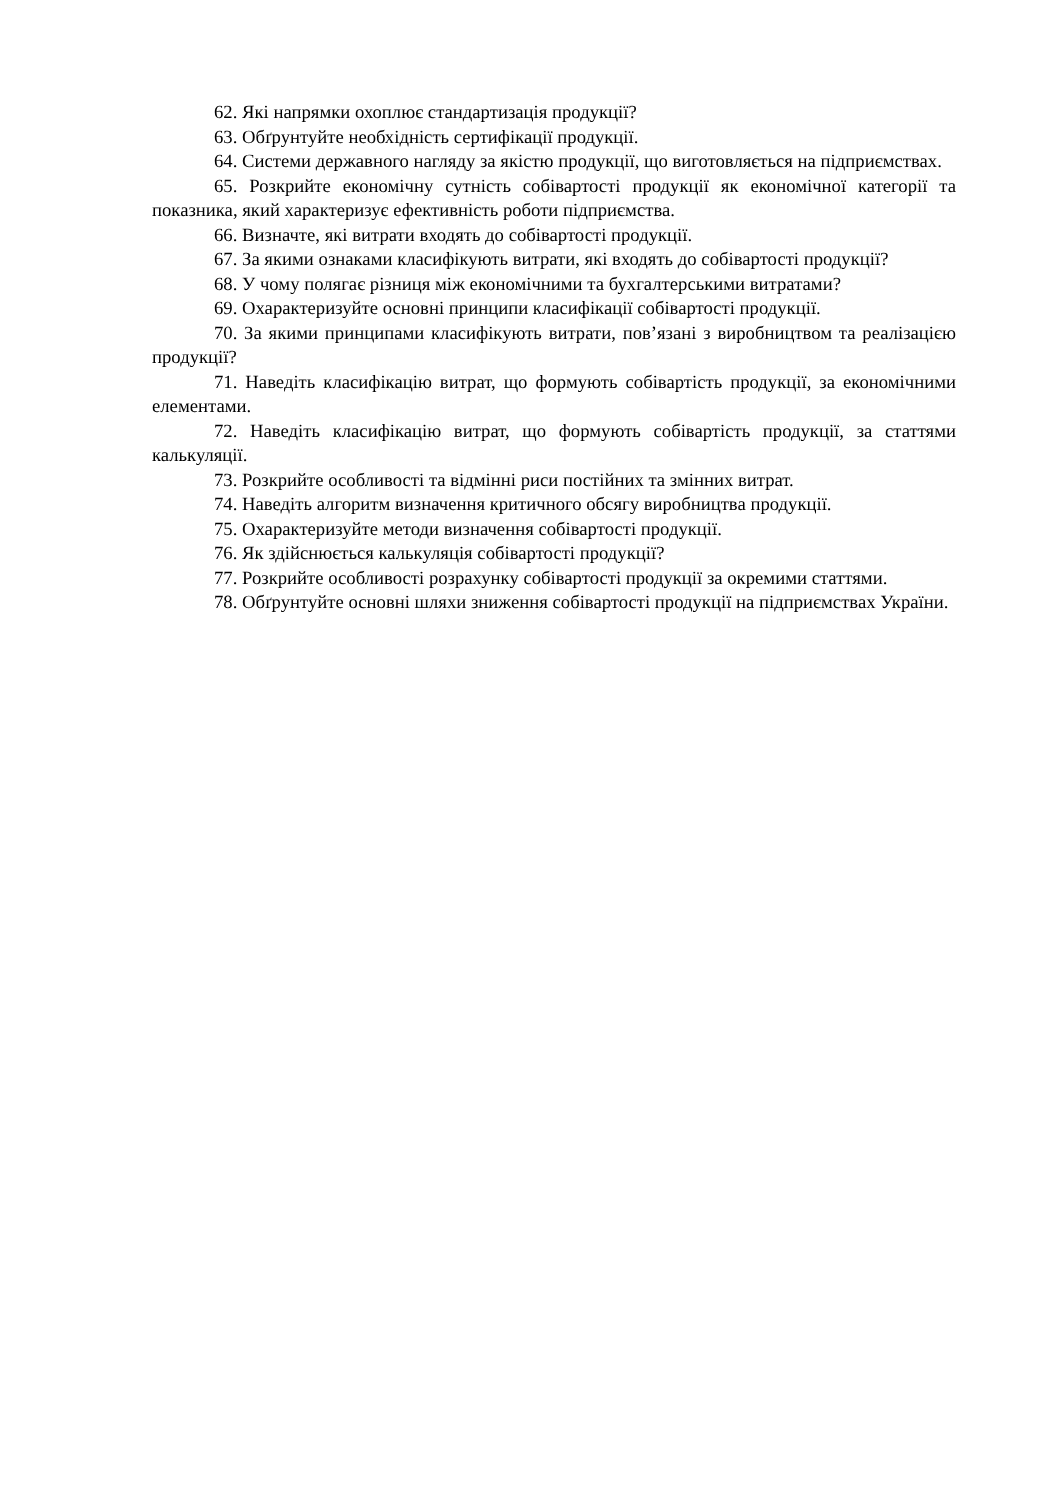62. Які напрямки охоплює стандартизація продукції?
63. Обґрунтуйте необхідність сертифікації продукції.
64. Системи державного нагляду за якістю продукції, що виготовляється на підприємствах.
65. Розкрийте економічну сутність собівартості продукції як економічної категорії та показника, який характеризує ефективність роботи підприємства.
66. Визначте, які витрати входять до собівартості продукції.
67. За якими ознаками класифікують витрати, які входять до собівартості продукції?
68. У чому полягає різниця між економічними та бухгалтерськими витратами?
69. Охарактеризуйте основні принципи класифікації собівартості продукції.
70. За якими принципами класифікують витрати, пов’язані з виробництвом та реалізацією продукції?
71. Наведіть класифікацію витрат, що формують собівартість продукції, за економічними елементами.
72. Наведіть класифікацію витрат, що формують собівартість продукції, за статтями калькуляції.
73. Розкрийте особливості та відмінні риси постійних та змінних витрат.
74. Наведіть алгоритм визначення критичного обсягу виробництва продукції.
75. Охарактеризуйте методи визначення собівартості продукції.
76. Як здійснюється калькуляція собівартості продукції?
77. Розкрийте особливості розрахунку собівартості продукції за окремими статтями.
78. Обґрунтуйте основні шляхи зниження собівартості продукції на підприємствах України.